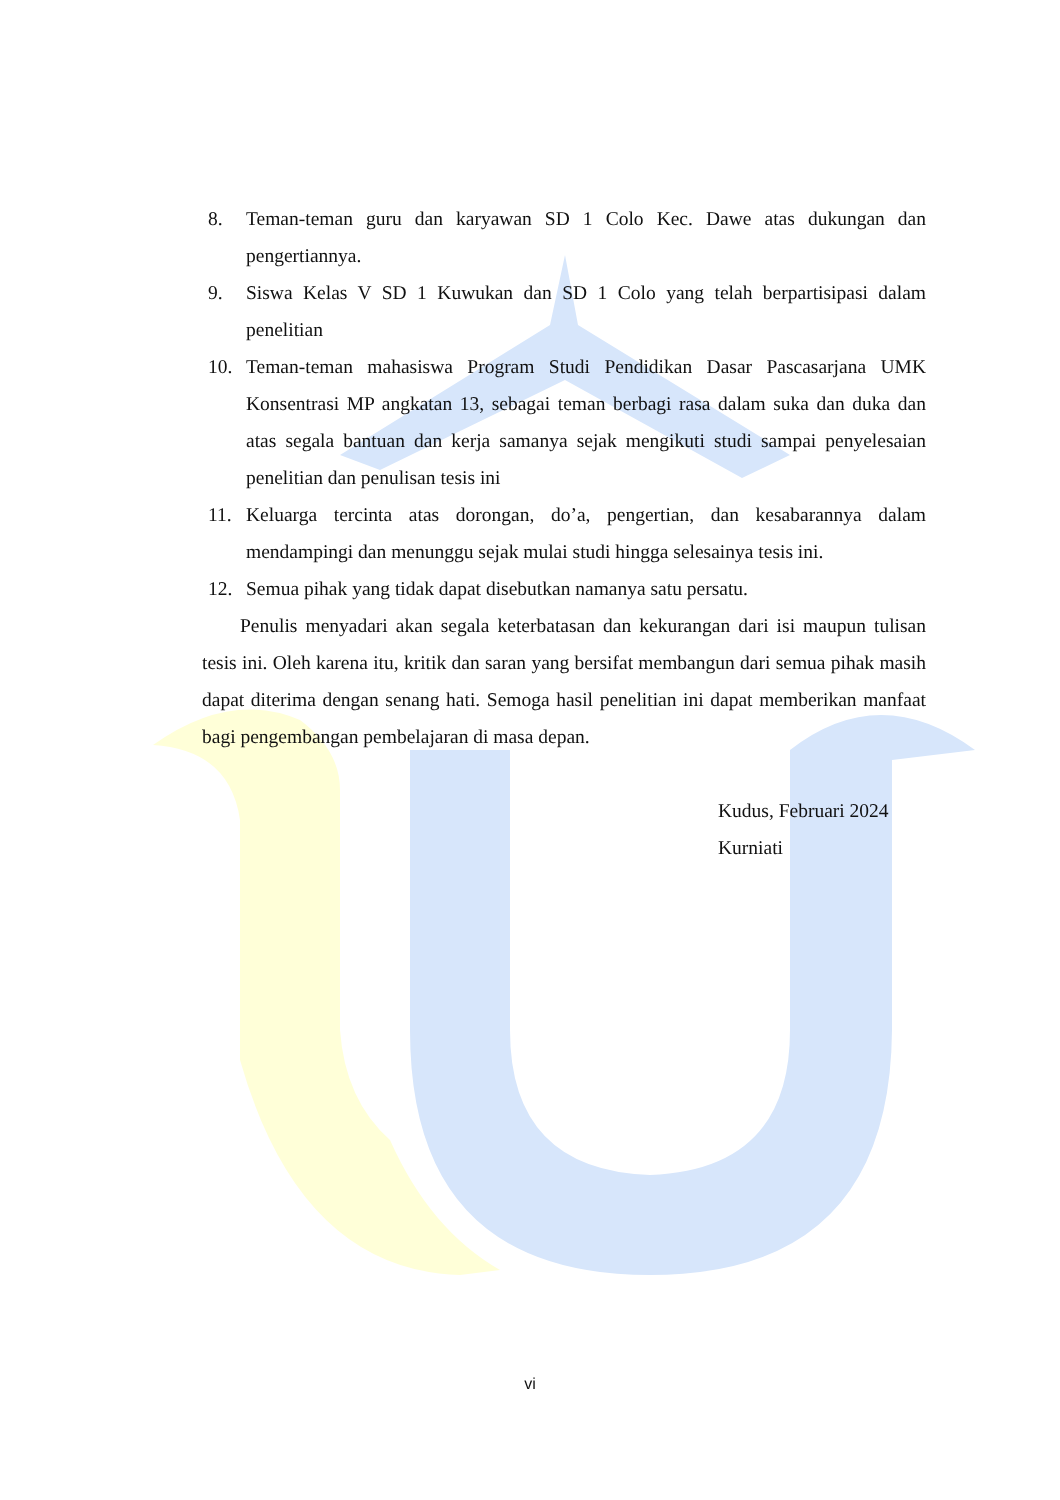8. Teman-teman guru dan karyawan SD 1 Colo Kec. Dawe atas dukungan dan pengertiannya.
9. Siswa Kelas V SD 1 Kuwukan dan SD 1 Colo yang telah berpartisipasi dalam penelitian
10. Teman-teman mahasiswa Program Studi Pendidikan Dasar Pascasarjana UMK Konsentrasi MP angkatan 13, sebagai teman berbagi rasa dalam suka dan duka dan atas segala bantuan dan kerja samanya sejak mengikuti studi sampai penyelesaian penelitian dan penulisan tesis ini
11. Keluarga tercinta atas dorongan, do’a, pengertian, dan kesabarannya dalam mendampingi dan menunggu sejak mulai studi hingga selesainya tesis ini.
12. Semua pihak yang tidak dapat disebutkan namanya satu persatu.
Penulis menyadari akan segala keterbatasan dan kekurangan dari isi maupun tulisan tesis ini. Oleh karena itu, kritik dan saran yang bersifat membangun dari semua pihak masih dapat diterima dengan senang hati. Semoga hasil penelitian ini dapat memberikan manfaat bagi pengembangan pembelajaran di masa depan.
Kudus, Februari 2024
Kurniati
vi